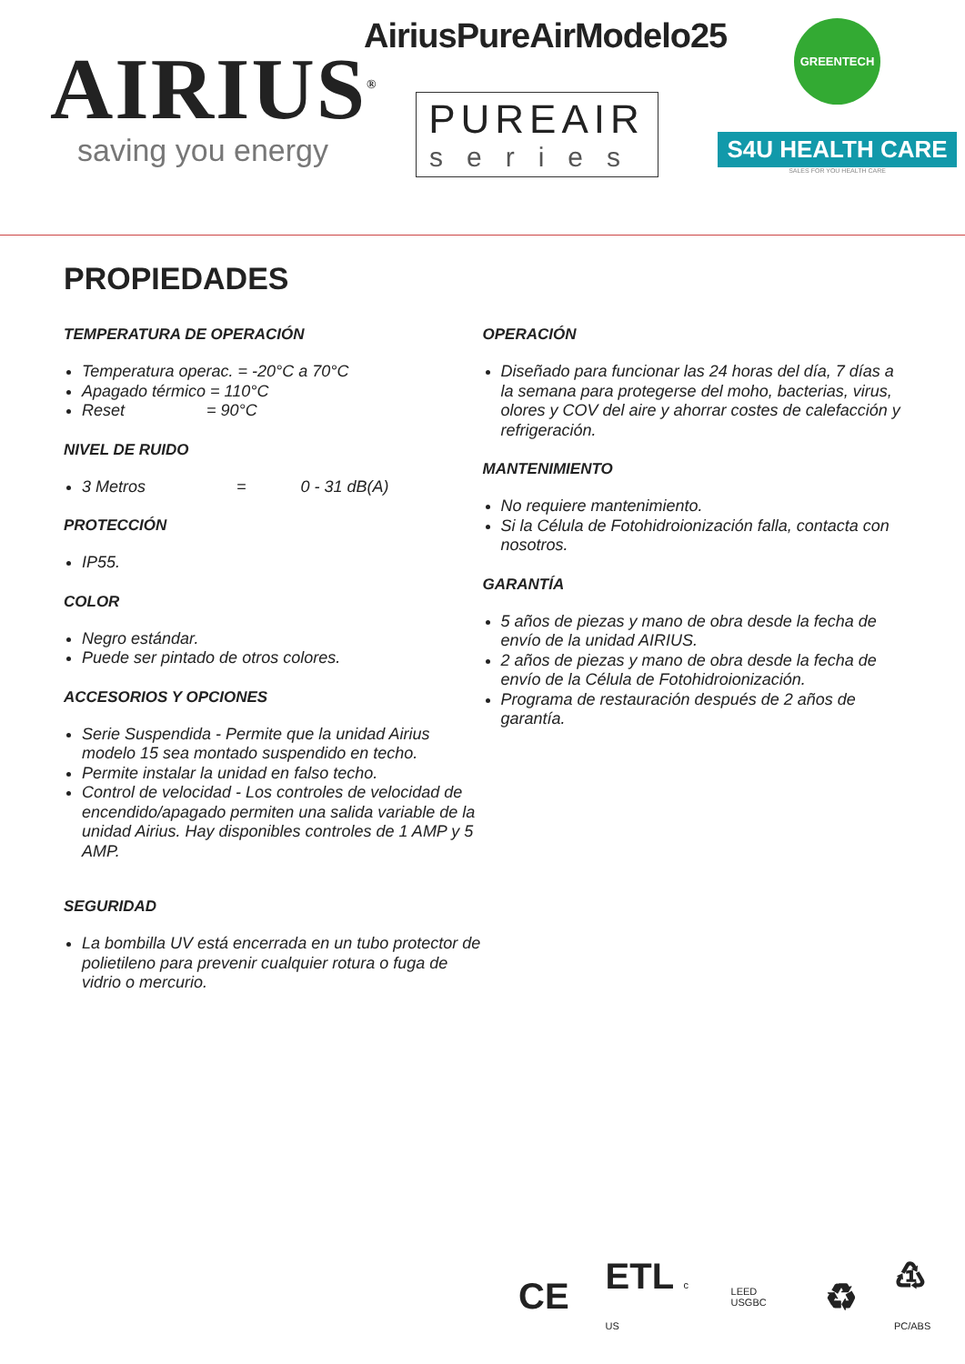AIRIUS<sup>®</sup>
saving you energy
AiriusPureAirModelo25
PUREAIR
series
GREENTECH
S4U HEALTH CARE
SALES FOR YOU HEALTH CARE
PROPIEDADES
TEMPERATURA DE OPERACIÓN
Temperatura operac. = -20°C a 70°C
Apagado térmico = 110°C
Reset = 90°C
NIVEL DE RUIDO
3 Metros = 0 - 31 dB(A)
PROTECCIÓN
IP55.
COLOR
Negro estándar.
Puede ser pintado de otros colores.
ACCESORIOS Y OPCIONES
Serie Suspendida - Permite que la unidad Airius modelo 15 sea montado suspendido en techo.
Permite instalar la unidad en falso techo.
Control de velocidad - Los controles de velocidad de encendido/apagado permiten una salida variable de la unidad Airius. Hay disponibles controles de 1 AMP y 5 AMP.
SEGURIDAD
La bombilla UV está encerrada en un tubo protector de polietileno para prevenir cualquier rotura o fuga de vidrio o mercurio.
OPERACIÓN
Diseñado para funcionar las 24 horas del día, 7 días a la semana para protegerse del moho, bacterias, virus, olores y COV del aire y ahorrar costes de calefacción y refrigeración.
MANTENIMIENTO
No requiere mantenimiento.
Si la Célula de Fotohidroionización falla, contacta con nosotros.
GARANTÍA
5 años de piezas y mano de obra desde la fecha de envío de la unidad AIRIUS.
2 años de piezas y mano de obra desde la fecha de envío de la Célula de Fotohidroionización.
Programa de restauración después de 2 años de garantía.
CE ETL c US LEED USGBC ♻ ♳ PC/ABS